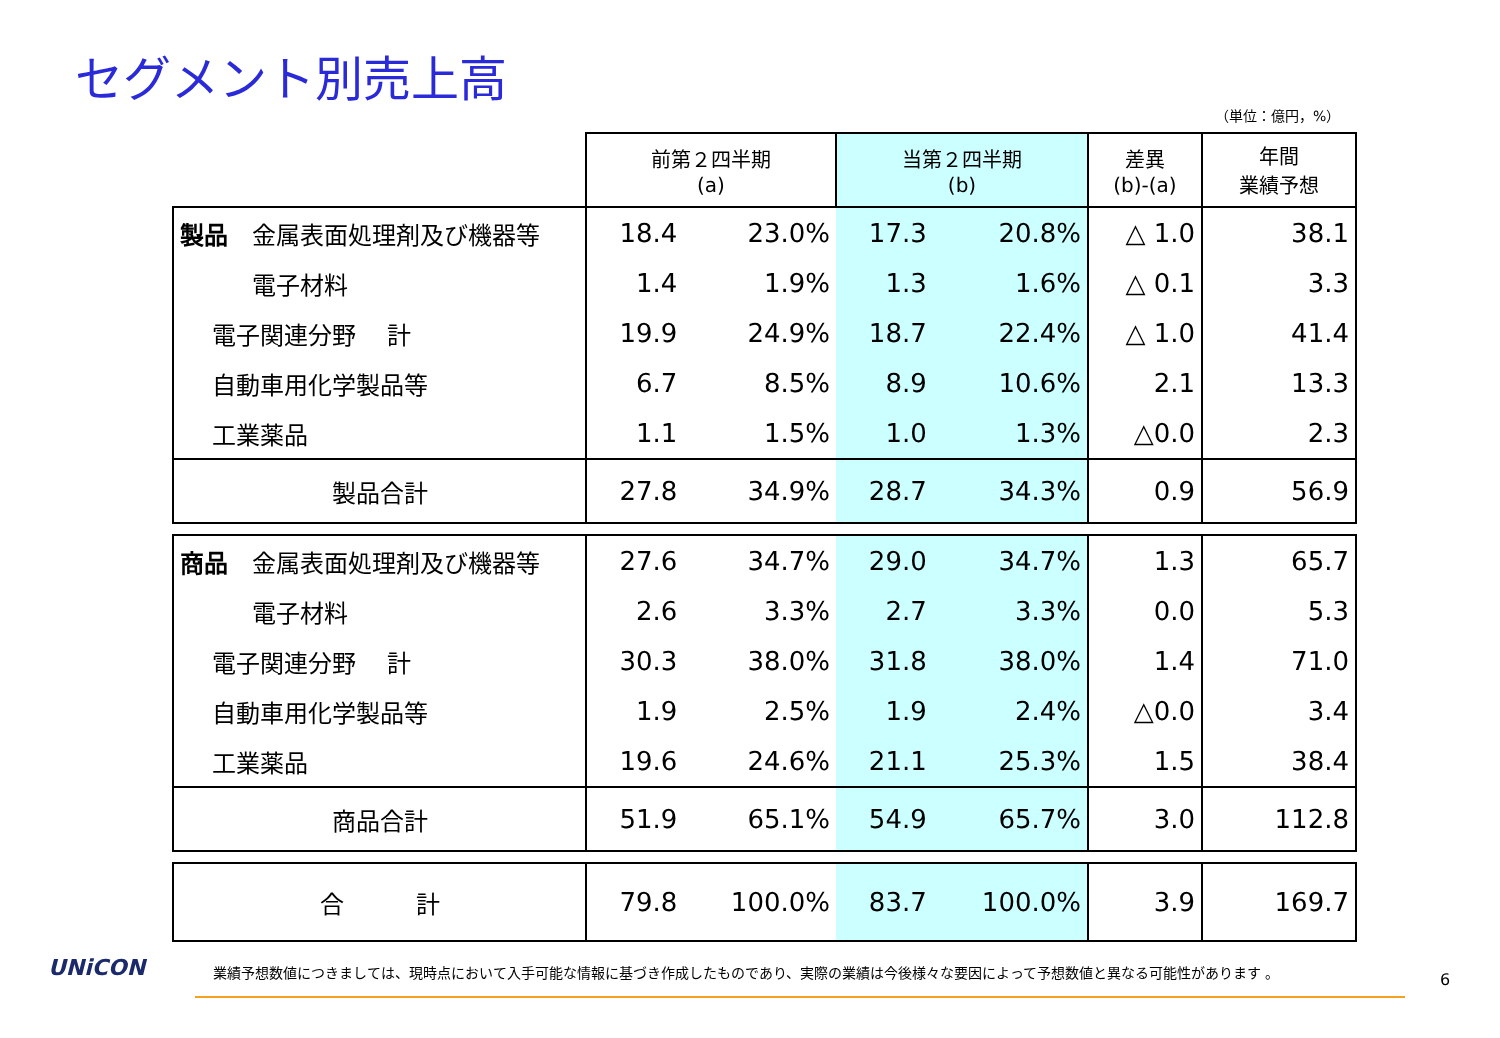セグメント別売上高
（単位：億円，%）
| | 前第２四半期 (a) | | 当第２四半期 (b) | | 差異 (b)-(a) | 年間 業績予想 |
| --- | --- | --- | --- | --- | --- | --- |
| 製品 金属表面処理剤及び機器等 | 18.4 | 23.0% | 17.3 | 20.8% | △ 1.0 | 38.1 |
| 電子材料 | 1.4 | 1.9% | 1.3 | 1.6% | △ 0.1 | 3.3 |
| 電子関連分野 計 | 19.9 | 24.9% | 18.7 | 22.4% | △ 1.0 | 41.4 |
| 自動車用化学製品等 | 6.7 | 8.5% | 8.9 | 10.6% | 2.1 | 13.3 |
| 工業薬品 | 1.1 | 1.5% | 1.0 | 1.3% | △0.0 | 2.3 |
| 製品合計 | 27.8 | 34.9% | 28.7 | 34.3% | 0.9 | 56.9 |
| 商品 金属表面処理剤及び機器等 | 27.6 | 34.7% | 29.0 | 34.7% | 1.3 | 65.7 |
| 電子材料 | 2.6 | 3.3% | 2.7 | 3.3% | 0.0 | 5.3 |
| 電子関連分野 計 | 30.3 | 38.0% | 31.8 | 38.0% | 1.4 | 71.0 |
| 自動車用化学製品等 | 1.9 | 2.5% | 1.9 | 2.4% | △0.0 | 3.4 |
| 工業薬品 | 19.6 | 24.6% | 21.1 | 25.3% | 1.5 | 38.4 |
| 商品合計 | 51.9 | 65.1% | 54.9 | 65.7% | 3.0 | 112.8 |
| 合 計 | 79.8 | 100.0% | 83.7 | 100.0% | 3.9 | 169.7 |
UNiCON
業績予想数値につきましては、現時点において入手可能な情報に基づき作成したものであり、実際の業績は今後様々な要因によって予想数値と異なる可能性があります 。
6